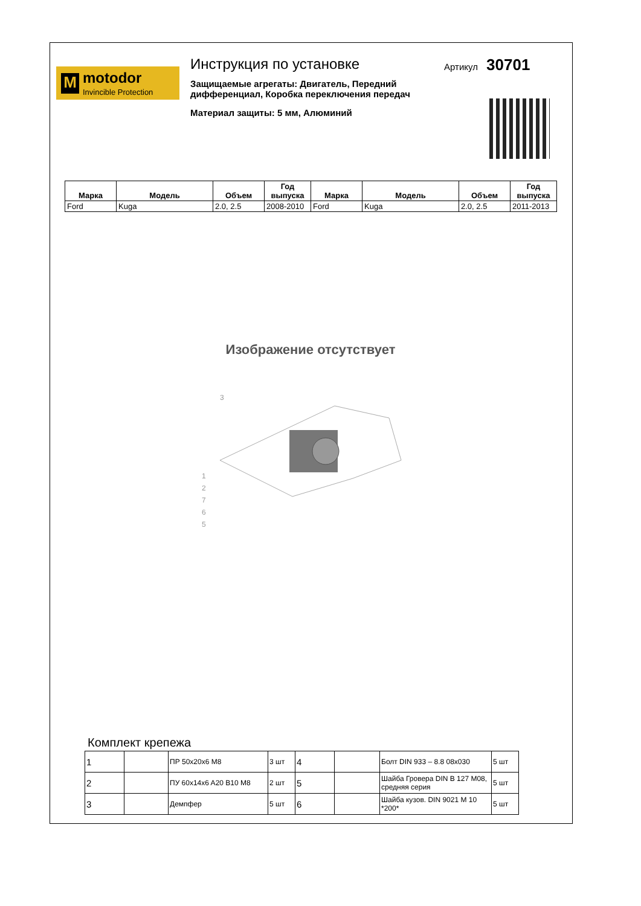M
motodor
Invincible Protection
Инструкция по установке
Защищаемые агрегаты: Двигатель, Передний дифференциал, Коробка переключения передач
Материал защиты: 5 мм, Алюминий
Артикул 30701
| Марка | Модель | Объем | Год выпуска | Марка | Модель | Объем | Год выпуска |
| --- | --- | --- | --- | --- | --- | --- | --- |
| Ford | Kuga | 2.0, 2.5 | 2008-2010 | Ford | Kuga | 2.0, 2.5 | 2011-2013 |
Изображение отсутствует
1
2
7
6
5
3
Комплект крепежа
| 1 | | ПР 50x20x6 M8 | 3 шт | 4 | | Болт DIN 933 – 8.8 08x030 | 5 шт |
| 2 | | ПУ 60x14x6 A20 B10 M8 | 2 шт | 5 | | Шайба Гровера DIN B 127 M08, средняя серия | 5 шт |
| 3 | | Демпфер | 5 шт | 6 | | Шайба кузов. DIN 9021 M 10 *200* | 5 шт |